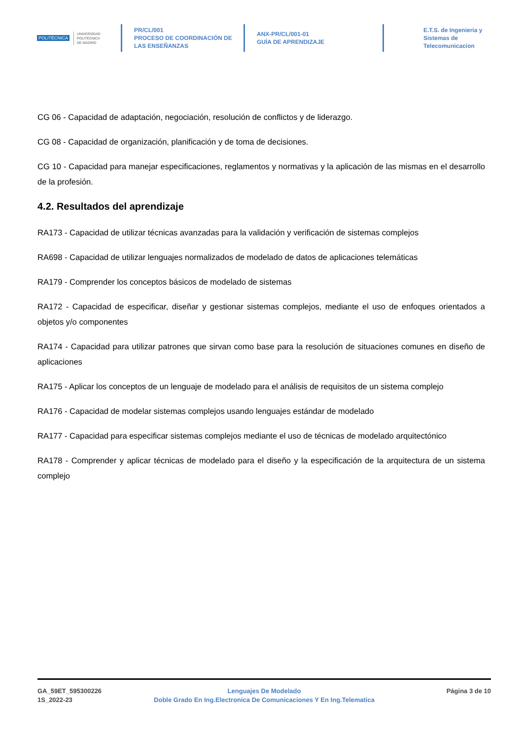POLITÉCNICA
UNIVERSIDAD
POLITÉCNICA
DE MADRID
PR/CL/001
PROCESO DE COORDINACIÓN DE
LAS ENSEÑANZAS
ANX-PR/CL/001-01
GUÍA DE APRENDIZAJE
E.T.S. de Ingenieria y
Sistemas de
Telecomunicacion
CG 06 - Capacidad de adaptación, negociación, resolución de conflictos y de liderazgo.
CG 08 - Capacidad de organización, planificación y de toma de decisiones.
CG 10 - Capacidad para manejar especificaciones, reglamentos y normativas y la aplicación de las mismas en el desarrollo de la profesión.
4.2. Resultados del aprendizaje
RA173 - Capacidad de utilizar técnicas avanzadas para la validación y verificación de sistemas complejos
RA698 - Capacidad de utilizar lenguajes normalizados de modelado de datos de aplicaciones telemáticas
RA179 - Comprender los conceptos básicos de modelado de sistemas
RA172 - Capacidad de especificar, diseñar y gestionar sistemas complejos, mediante el uso de enfoques orientados a objetos y/o componentes
RA174 - Capacidad para utilizar patrones que sirvan como base para la resolución de situaciones comunes en diseño de aplicaciones
RA175 - Aplicar los conceptos de un lenguaje de modelado para el análisis de requisitos de un sistema complejo
RA176 - Capacidad de modelar sistemas complejos usando lenguajes estándar de modelado
RA177 - Capacidad para especificar sistemas complejos mediante el uso de técnicas de modelado arquitectónico
RA178 - Comprender y aplicar técnicas de modelado para el diseño y la especificación de la arquitectura de un sistema complejo
GA_59ET_595300226
1S_2022-23
Lenguajes De Modelado
Doble Grado En Ing.Electronica De Comunicaciones Y En Ing.Telematica
Página 3 de 10